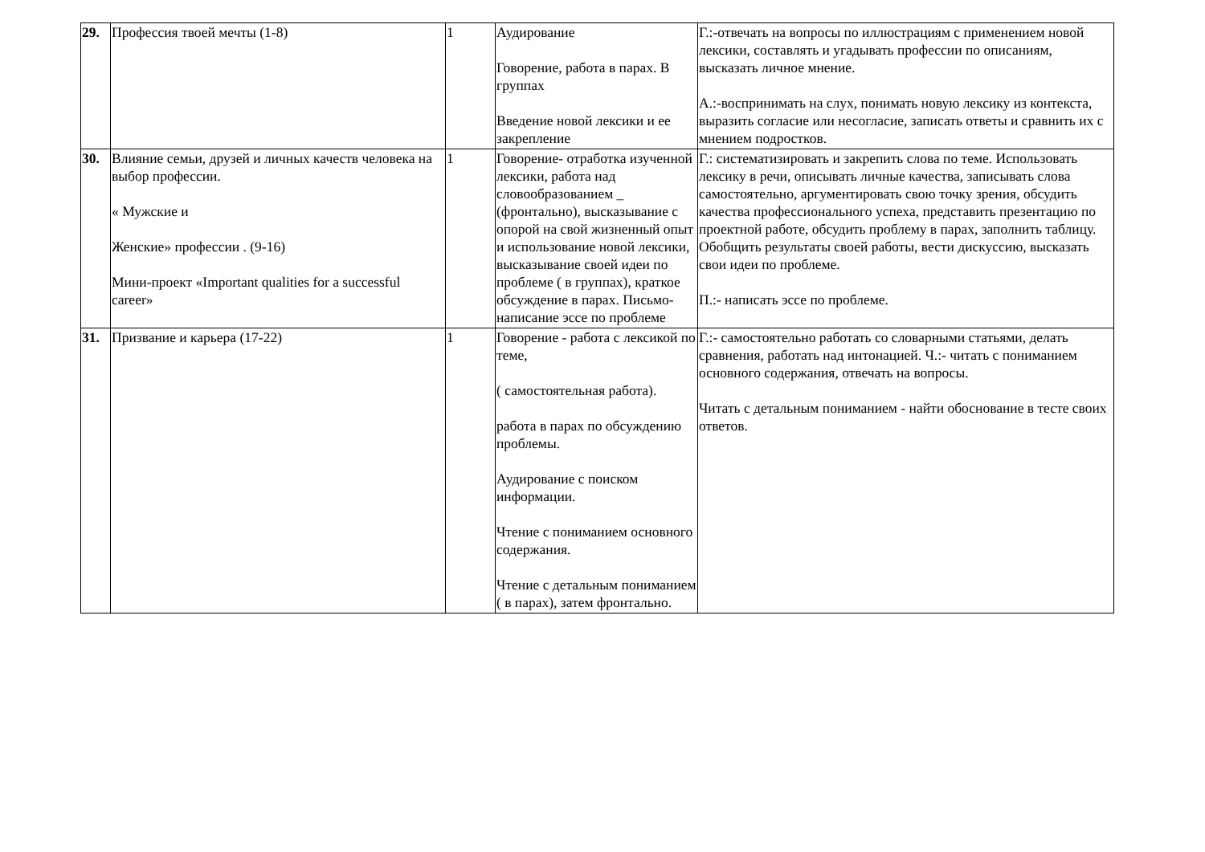| 29. | Профессия твоей мечты (1-8) | 1 | Аудирование Говорение, работа в парах. В группах Введение новой лексики и ее закрепление | Г.:-отвечать на вопросы по иллюстрациям с применением новой лексики, составлять и угадывать профессии по описаниям, высказать личное мнение. А.:-воспринимать на слух, понимать новую лексику из контекста, выразить согласие или несогласие, записать ответы и сравнить их с мнением подростков. |
| 30. | Влияние семьи, друзей и личных качеств человека на выбор профессии. « Мужские и Женские» профессии . (9-16) Мини-проект «Important qualities for a successful career» | 1 | Говорение- отработка изученной лексики, работа над словообразованием _ (фронтально), высказывание с опорой на свой жизненный опыт и использование новой лексики, высказывание своей идеи по проблеме ( в группах), краткое обсуждение в парах. Письмо- написание эссе по проблеме | Г.: систематизировать и закрепить слова по теме. Использовать лексику в речи, описывать личные качества, записывать слова самостоятельно, аргументировать свою точку зрения, обсудить качества профессионального успеха, представить презентацию по проектной работе, обсудить проблему в парах, заполнить таблицу. Обобщить результаты своей работы, вести дискуссию, высказать свои идеи по проблеме. П.:- написать эссе по проблеме. |
| 31. | Призвание и карьера (17-22) | 1 | Говорение - работа с лексикой по теме, ( самостоятельная работа). работа в парах по обсуждению проблемы. Аудирование с поиском информации. Чтение с пониманием основного содержания. Чтение с детальным пониманием ( в парах), затем фронтально. | Г.:- самостоятельно работать со словарными статьями, делать сравнения, работать над интонацией. Ч.:- читать с пониманием основного содержания, отвечать на вопросы. Читать с детальным пониманием - найти обоснование в тесте своих ответов. |